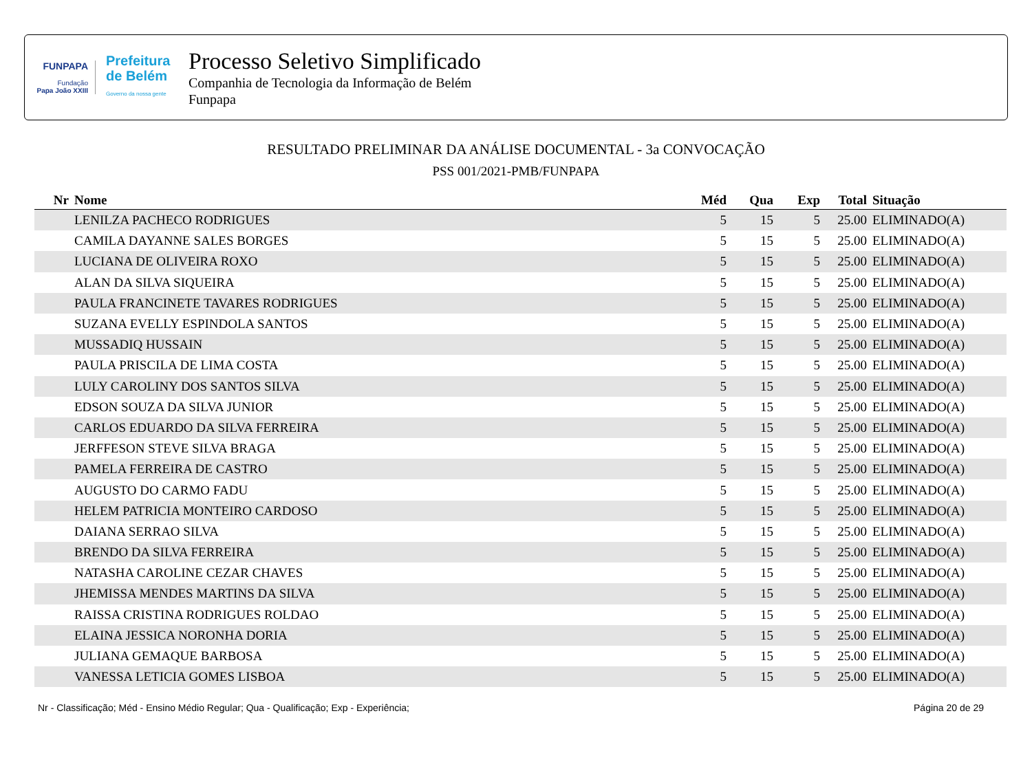FUNPAPA
Fundação
Papa João XXIII
Prefeitura
de Belém
Governo da nossa gente
Processo Seletivo Simplificado
Companhia de Tecnologia da Informação de Belém
Funpapa
RESULTADO PRELIMINAR DA ANÁLISE DOCUMENTAL - 3a CONVOCAÇÃO
PSS 001/2021-PMB/FUNPAPA
| Nr | Nome | Méd | Qua | Exp | Total | Situação |
| --- | --- | --- | --- | --- | --- | --- |
| | LENILZA PACHECO RODRIGUES | 5 | 15 | 5 | 25.00 | ELIMINADO(A) |
| | CAMILA DAYANNE SALES BORGES | 5 | 15 | 5 | 25.00 | ELIMINADO(A) |
| | LUCIANA DE OLIVEIRA ROXO | 5 | 15 | 5 | 25.00 | ELIMINADO(A) |
| | ALAN DA SILVA SIQUEIRA | 5 | 15 | 5 | 25.00 | ELIMINADO(A) |
| | PAULA FRANCINETE TAVARES RODRIGUES | 5 | 15 | 5 | 25.00 | ELIMINADO(A) |
| | SUZANA EVELLY ESPINDOLA SANTOS | 5 | 15 | 5 | 25.00 | ELIMINADO(A) |
| | MUSSADIQ HUSSAIN | 5 | 15 | 5 | 25.00 | ELIMINADO(A) |
| | PAULA PRISCILA DE LIMA COSTA | 5 | 15 | 5 | 25.00 | ELIMINADO(A) |
| | LULY CAROLINY DOS SANTOS SILVA | 5 | 15 | 5 | 25.00 | ELIMINADO(A) |
| | EDSON SOUZA DA SILVA JUNIOR | 5 | 15 | 5 | 25.00 | ELIMINADO(A) |
| | CARLOS EDUARDO DA SILVA FERREIRA | 5 | 15 | 5 | 25.00 | ELIMINADO(A) |
| | JERFFESON STEVE SILVA BRAGA | 5 | 15 | 5 | 25.00 | ELIMINADO(A) |
| | PAMELA FERREIRA DE CASTRO | 5 | 15 | 5 | 25.00 | ELIMINADO(A) |
| | AUGUSTO DO CARMO FADU | 5 | 15 | 5 | 25.00 | ELIMINADO(A) |
| | HELEM PATRICIA MONTEIRO CARDOSO | 5 | 15 | 5 | 25.00 | ELIMINADO(A) |
| | DAIANA SERRAO SILVA | 5 | 15 | 5 | 25.00 | ELIMINADO(A) |
| | BRENDO DA SILVA FERREIRA | 5 | 15 | 5 | 25.00 | ELIMINADO(A) |
| | NATASHA CAROLINE CEZAR CHAVES | 5 | 15 | 5 | 25.00 | ELIMINADO(A) |
| | JHEMISSA MENDES MARTINS DA SILVA | 5 | 15 | 5 | 25.00 | ELIMINADO(A) |
| | RAISSA CRISTINA RODRIGUES ROLDAO | 5 | 15 | 5 | 25.00 | ELIMINADO(A) |
| | ELAINA JESSICA NORONHA DORIA | 5 | 15 | 5 | 25.00 | ELIMINADO(A) |
| | JULIANA GEMAQUE BARBOSA | 5 | 15 | 5 | 25.00 | ELIMINADO(A) |
| | VANESSA LETICIA GOMES LISBOA | 5 | 15 | 5 | 25.00 | ELIMINADO(A) |
Nr - Classificação; Méd - Ensino Médio Regular; Qua - Qualificação; Exp - Experiência; Página 20 de 29